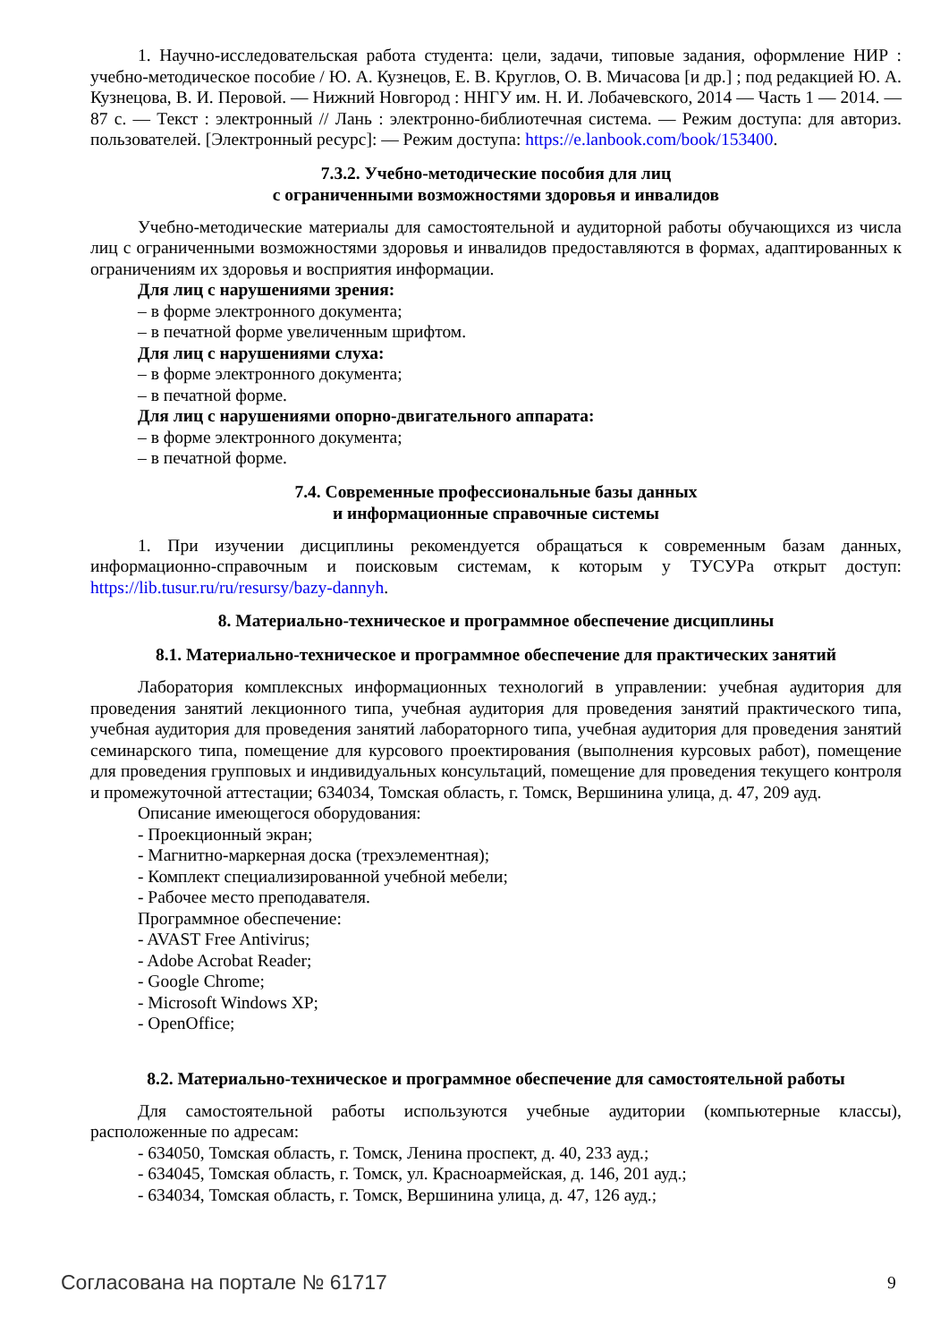1. Научно-исследовательская работа студента: цели, задачи, типовые задания, оформление НИР : учебно-методическое пособие / Ю. А. Кузнецов, Е. В. Круглов, О. В. Мичасова [и др.] ; под редакцией Ю. А. Кузнецова, В. И. Перовой. — Нижний Новгород : ННГУ им. Н. И. Лобачевского, 2014 — Часть 1 — 2014. — 87 с. — Текст : электронный // Лань : электронно-библиотечная система. — Режим доступа: для авториз. пользователей. [Электронный ресурс]: — Режим доступа: https://e.lanbook.com/book/153400.
7.3.2. Учебно-методические пособия для лиц
с ограниченными возможностями здоровья и инвалидов
Учебно-методические материалы для самостоятельной и аудиторной работы обучающихся из числа лиц с ограниченными возможностями здоровья и инвалидов предоставляются в формах, адаптированных к ограничениям их здоровья и восприятия информации.
Для лиц с нарушениями зрения:
– в форме электронного документа;
– в печатной форме увеличенным шрифтом.
Для лиц с нарушениями слуха:
– в форме электронного документа;
– в печатной форме.
Для лиц с нарушениями опорно-двигательного аппарата:
– в форме электронного документа;
– в печатной форме.
7.4. Современные профессиональные базы данных
и информационные справочные системы
1. При изучении дисциплины рекомендуется обращаться к современным базам данных, информационно-справочным и поисковым системам, к которым у ТУСУРа открыт доступ: https://lib.tusur.ru/ru/resursy/bazy-dannyh.
8. Материально-техническое и программное обеспечение дисциплины
8.1. Материально-техническое и программное обеспечение для практических занятий
Лаборатория комплексных информационных технологий в управлении: учебная аудитория для проведения занятий лекционного типа, учебная аудитория для проведения занятий практического типа, учебная аудитория для проведения занятий лабораторного типа, учебная аудитория для проведения занятий семинарского типа, помещение для курсового проектирования (выполнения курсовых работ), помещение для проведения групповых и индивидуальных консультаций, помещение для проведения текущего контроля и промежуточной аттестации; 634034, Томская область, г. Томск, Вершинина улица, д. 47, 209 ауд.
Описание имеющегося оборудования:
- Проекционный экран;
- Магнитно-маркерная доска (трехэлементная);
- Комплект специализированной учебной мебели;
- Рабочее место преподавателя.
Программное обеспечение:
- AVAST Free Antivirus;
- Adobe Acrobat Reader;
- Google Chrome;
- Microsoft Windows XP;
- OpenOffice;
8.2. Материально-техническое и программное обеспечение для самостоятельной работы
Для самостоятельной работы используются учебные аудитории (компьютерные классы), расположенные по адресам:
- 634050, Томская область, г. Томск, Ленина проспект, д. 40, 233 ауд.;
- 634045, Томская область, г. Томск, ул. Красноармейская, д. 146, 201 ауд.;
- 634034, Томская область, г. Томск, Вершинина улица, д. 47, 126 ауд.;
Согласована на портале № 61717 9